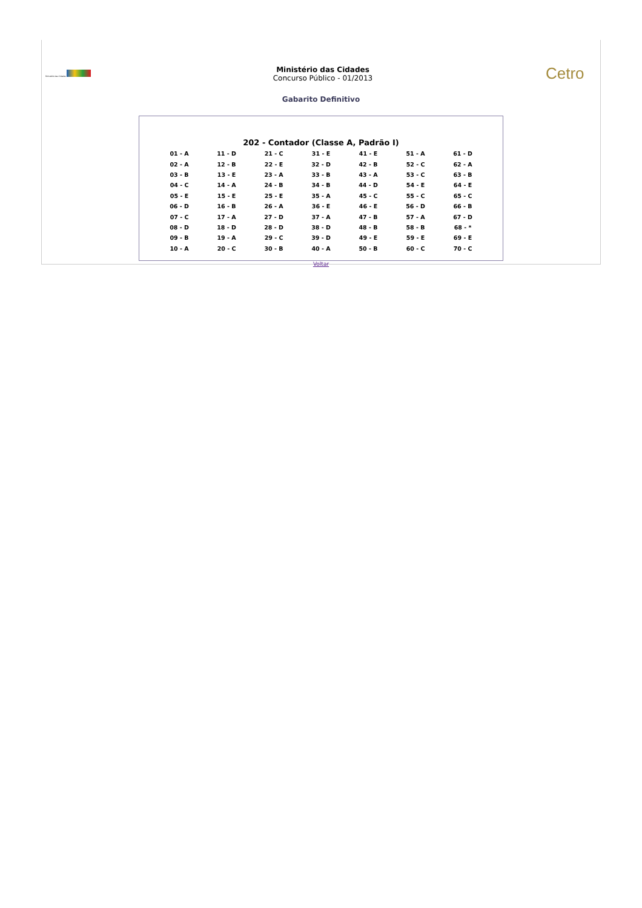Ministério das Cidades
Ministério das Cidades
Concurso Público - 01/2013
Cetro
Gabarito Definitivo
202 - Contador (Classe A, Padrão I)
| 01 - A | 11 - D | 21 - C | 31 - E | 41 - E | 51 - A | 61 - D |
| 02 - A | 12 - B | 22 - E | 32 - D | 42 - B | 52 - C | 62 - A |
| 03 - B | 13 - E | 23 - A | 33 - B | 43 - A | 53 - C | 63 - B |
| 04 - C | 14 - A | 24 - B | 34 - B | 44 - D | 54 - E | 64 - E |
| 05 - E | 15 - E | 25 - E | 35 - A | 45 - C | 55 - C | 65 - C |
| 06 - D | 16 - B | 26 - A | 36 - E | 46 - E | 56 - D | 66 - B |
| 07 - C | 17 - A | 27 - D | 37 - A | 47 - B | 57 - A | 67 - D |
| 08 - D | 18 - D | 28 - D | 38 - D | 48 - B | 58 - B | 68 - * |
| 09 - B | 19 - A | 29 - C | 39 - D | 49 - E | 59 - E | 69 - E |
| 10 - A | 20 - C | 30 - B | 40 - A | 50 - B | 60 - C | 70 - C |
Voltar